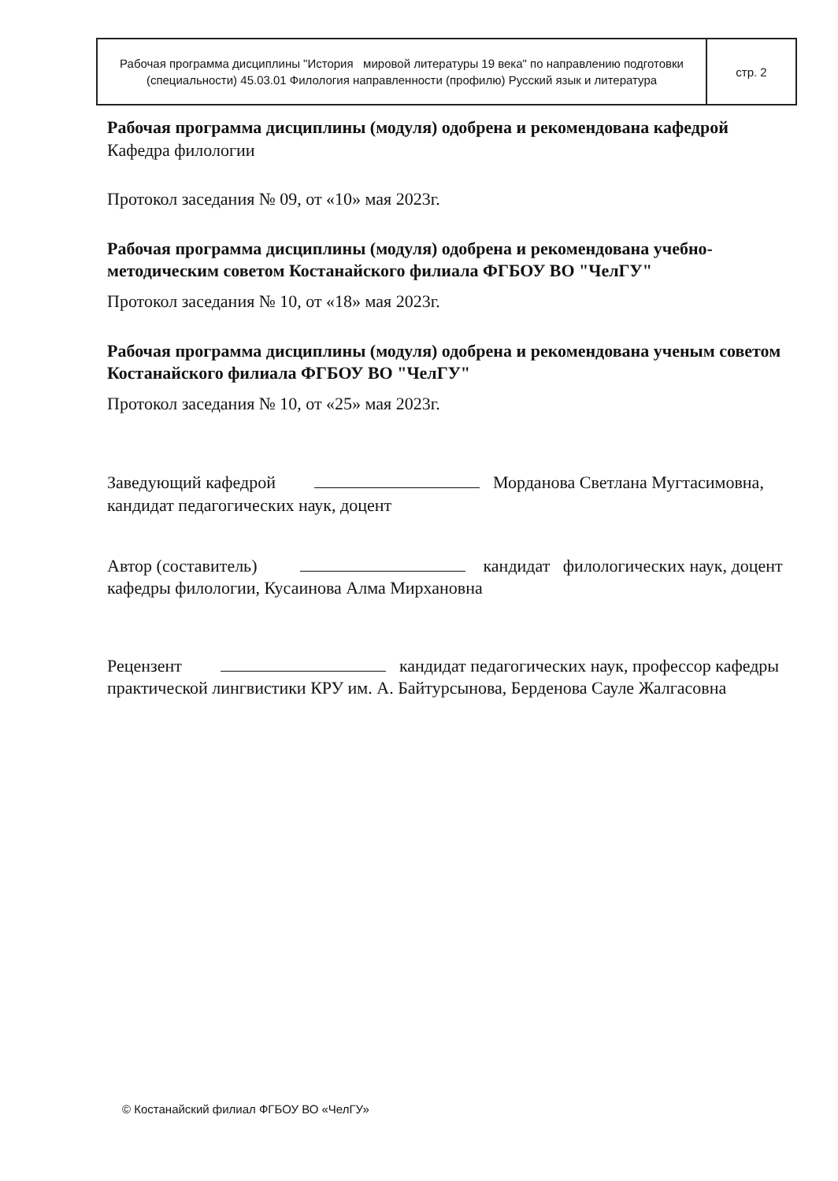| Рабочая программа дисциплины "История мировой литературы 19 века" по направлению подготовки (специальности) 45.03.01 Филология направленности (профилю) Русский язык и литература | стр. 2 |
Рабочая программа дисциплины (модуля) одобрена и рекомендована кафедрой
Кафедра филологии
Протокол заседания № 09, от «10» мая 2023г.
Рабочая программа дисциплины (модуля) одобрена и рекомендована учебно-методическим советом Костанайского филиала ФГБОУ ВО "ЧелГУ"
Протокол заседания № 10, от «18» мая 2023г.
Рабочая программа дисциплины (модуля) одобрена и рекомендована ученым советом Костанайского филиала ФГБОУ ВО "ЧелГУ"
Протокол заседания № 10, от «25» мая 2023г.
Заведующий кафедрой Морданова Светлана Мугтасимовна, кандидат педагогических наук, доцент
Автор (составитель) кандидат филологических наук, доцент кафедры филологии, Кусаинова Алма Мирхановна
Рецензент кандидат педагогических наук, профессор кафедры практической лингвистики КРУ им. А. Байтурсынова, Берденова Сауле Жалгасовна
© Костанайский филиал ФГБОУ ВО «ЧелГУ»